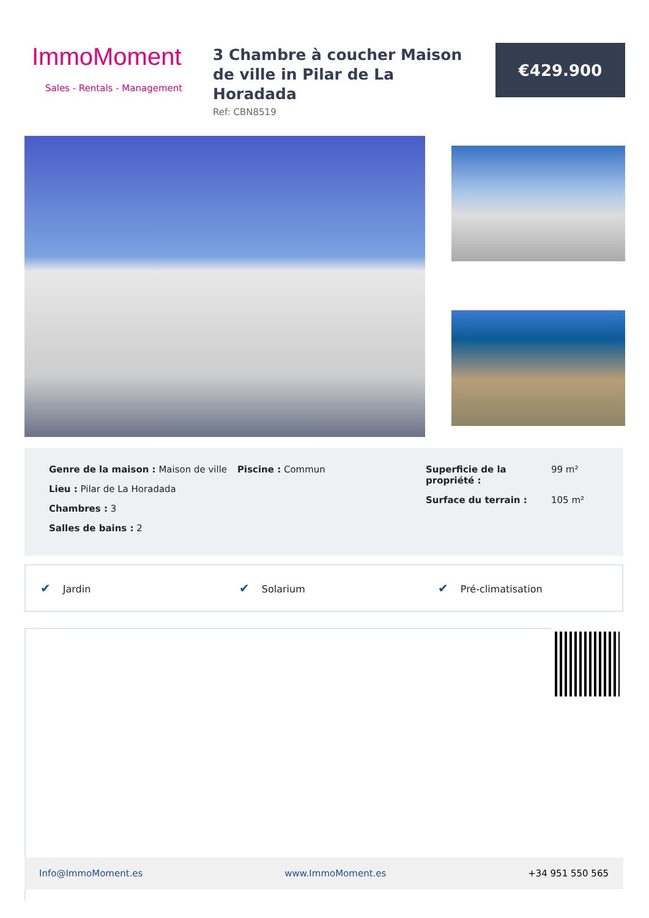ImmoMoment
Sales - Rentals - Management
3 Chambre à coucher Maison de ville in Pilar de La Horadada
Ref: CBN8519
€429.900
Genre de la maison : Maison de ville
Lieu : Pilar de La Horadada
Chambres : 3
Salles de bains : 2
Piscine : Commun Superficie de la propriété : 99 m² Surface du terrain : 105 m²
✔ Jardin
✔ Solarium
✔ Pré-climatisation
Info@ImmoMoment.es www.ImmoMoment.es +34 951 550 565